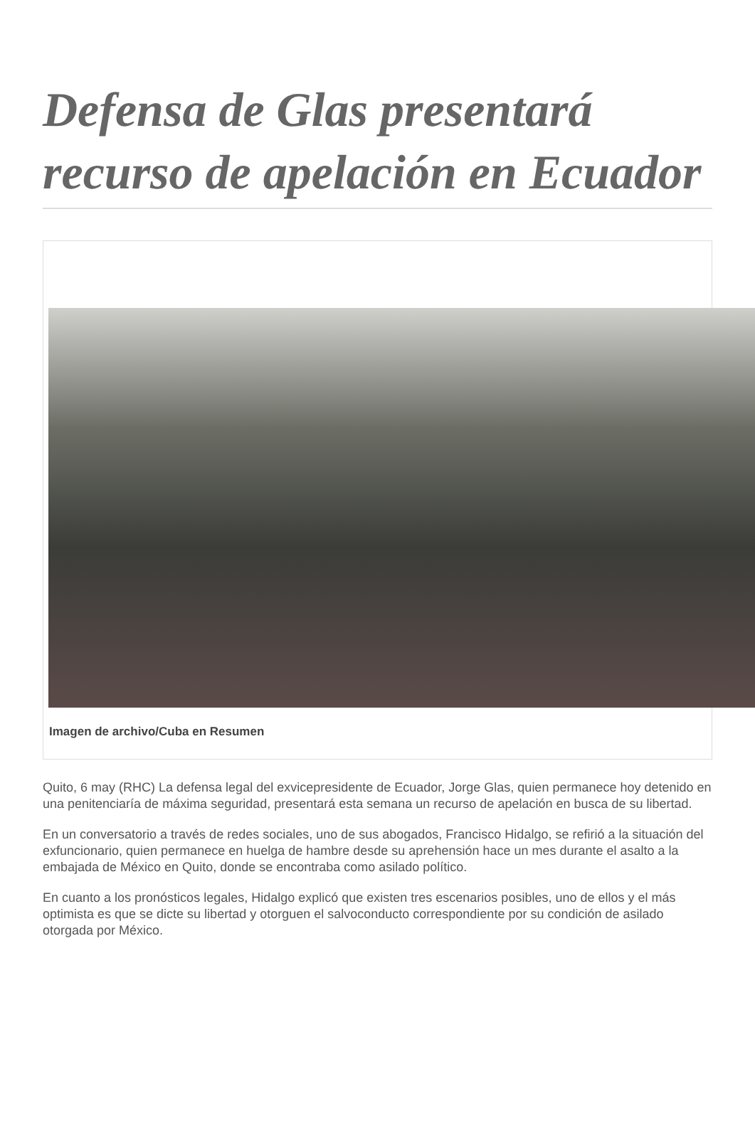Defensa de Glas presentará recurso de apelación en Ecuador
Imagen de archivo/Cuba en Resumen
Quito, 6 may (RHC) La defensa legal del exvicepresidente de Ecuador, Jorge Glas, quien permanece hoy detenido en una penitenciaría de máxima seguridad, presentará esta semana un recurso de apelación en busca de su libertad.
En un conversatorio a través de redes sociales, uno de sus abogados, Francisco Hidalgo, se refirió a la situación del exfuncionario, quien permanece en huelga de hambre desde su aprehensión hace un mes durante el asalto a la embajada de México en Quito, donde se encontraba como asilado político.
En cuanto a los pronósticos legales, Hidalgo explicó que existen tres escenarios posibles, uno de ellos y el más optimista es que se dicte su libertad y otorguen el salvoconducto correspondiente por su condición de asilado otorgada por México.